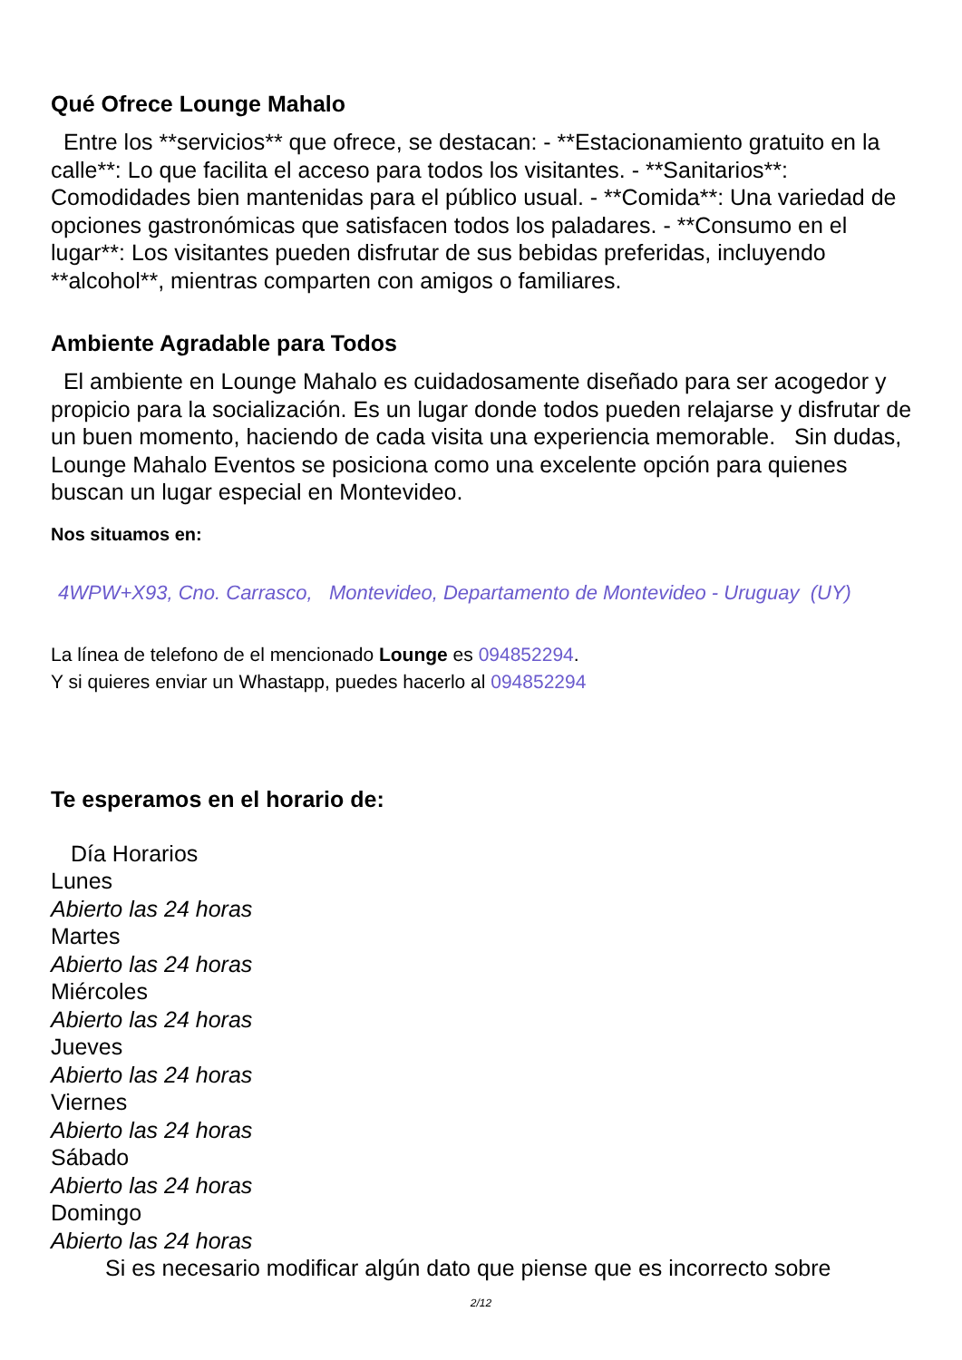Qué Ofrece Lounge Mahalo
Entre los **servicios** que ofrece, se destacan: - **Estacionamiento gratuito en la calle**: Lo que facilita el acceso para todos los visitantes. - **Sanitarios**: Comodidades bien mantenidas para el público usual. - **Comida**: Una variedad de opciones gastronómicas que satisfacen todos los paladares. - **Consumo en el lugar**: Los visitantes pueden disfrutar de sus bebidas preferidas, incluyendo **alcohol**, mientras comparten con amigos o familiares.
Ambiente Agradable para Todos
El ambiente en Lounge Mahalo es cuidadosamente diseñado para ser acogedor y propicio para la socialización. Es un lugar donde todos pueden relajarse y disfrutar de un buen momento, haciendo de cada visita una experiencia memorable. Sin dudas, Lounge Mahalo Eventos se posiciona como una excelente opción para quienes buscan un lugar especial en Montevideo.
Nos situamos en:
4WPW+X93, Cno. Carrasco, Montevideo, Departamento de Montevideo - Uruguay (UY)
La línea de telefono de el mencionado Lounge es 094852294.
Y si quieres enviar un Whastapp, puedes hacerlo al 094852294
Te esperamos en el horario de:
Día Horarios
Lunes
Abierto las 24 horas
Martes
Abierto las 24 horas
Miércoles
Abierto las 24 horas
Jueves
Abierto las 24 horas
Viernes
Abierto las 24 horas
Sábado
Abierto las 24 horas
Domingo
Abierto las 24 horas
Si es necesario modificar algún dato que piense que es incorrecto sobre
2/12